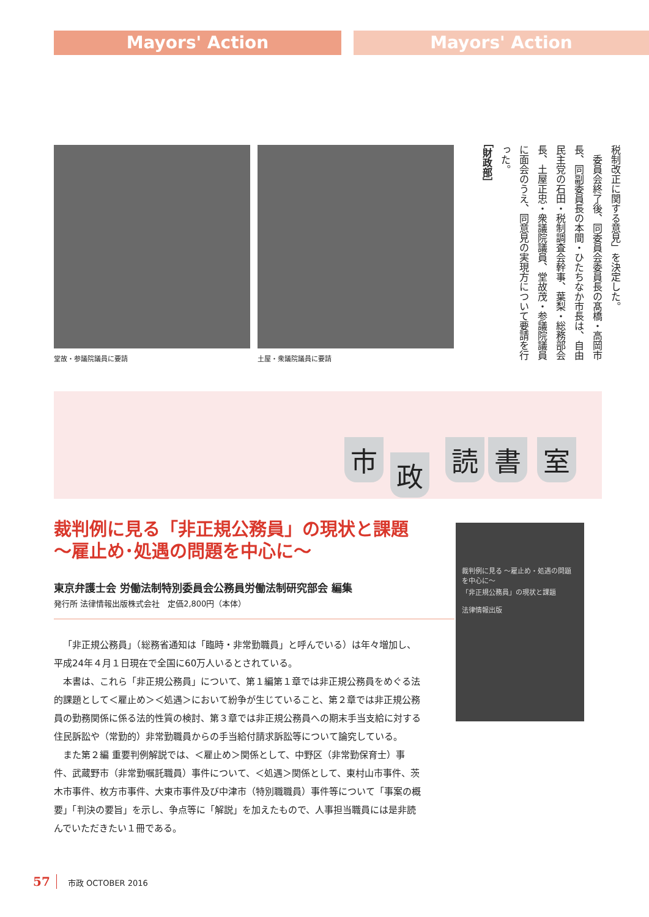Mayors' Action Mayors' Action
堂故・参議院議員に要請 土屋・衆議院議員に要請
税制改正に関する意見」を決定した。
　委員会終了後、同委員会委員長の髙橋・高岡市長、同副委員長の本間・ひたちなか市長は、自由民主党の石田・税制調査会幹事、葉梨・総務部会長、土屋正忠・衆議院議員、堂故茂・参議院議員に面会のうえ、同意見の実現方について要請を行った。
［財政部］
市 政 読 書 室
裁判例に見る「非正規公務員」の現状と課題
～雇止め･処遇の問題を中心に～
東京弁護士会 労働法制特別委員会公務員労働法制研究部会 編集
発行所 法律情報出版株式会社　定価2,800円（本体）
裁判例に見る ～雇止め・処遇の問題を中心に～
「非正規公務員」の現状と課題
法律情報出版
「非正規公務員」（総務省通知は「臨時・非常勤職員」と呼んでいる）は年々増加し、平成24年４月１日現在で全国に60万人いるとされている。
本書は、これら「非正規公務員」について、第１編第１章では非正規公務員をめぐる法的課題として＜雇止め＞＜処遇＞において紛争が生じていること、第２章では非正規公務員の勤務関係に係る法的性質の検討、第３章では非正規公務員への期末手当支給に対する住民訴訟や（常勤的）非常勤職員からの手当給付請求訴訟等について論究している。
また第２編 重要判例解説では、＜雇止め＞関係として、中野区（非常勤保育士）事件、武蔵野市（非常勤嘱託職員）事件について、＜処遇＞関係として、東村山市事件、茨木市事件、枚方市事件、大東市事件及び中津市（特別職職員）事件等について「事案の概要」「判決の要旨」を示し、争点等に「解説」を加えたもので、人事担当職員には是非読んでいただきたい１冊である。
57 市政 OCTOBER 2016